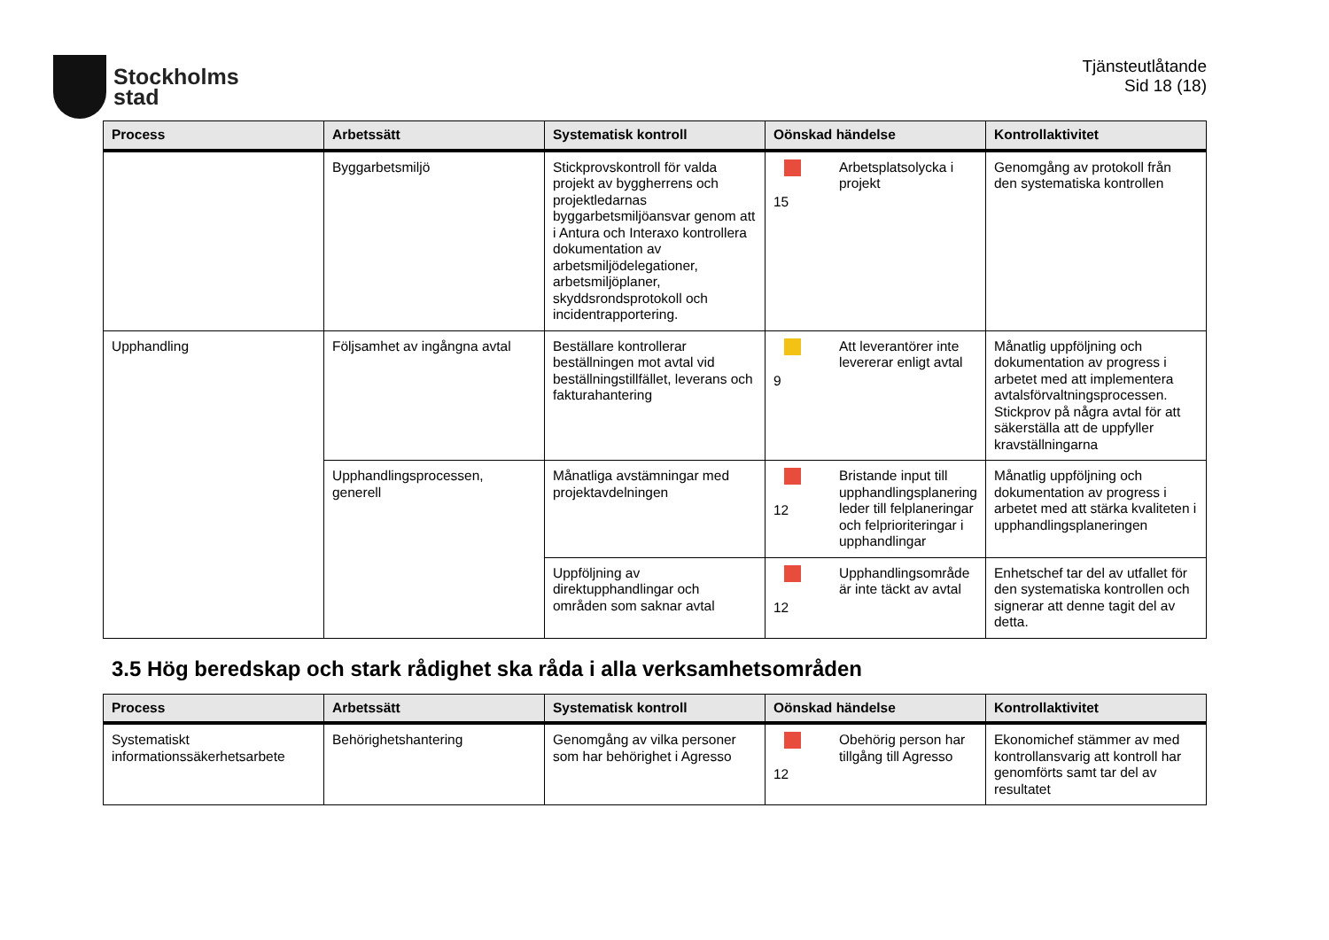Stockholms
stad
Tjänsteutlåtande
Sid 18 (18)
| Process | Arbetssätt | Systematisk kontroll | Oönskad händelse | Kontrollaktivitet |
| --- | --- | --- | --- | --- |
| | Byggarbetsmiljö | Stickprovskontroll för valda projekt av byggherrens och projektledarnas byggarbetsmiljöansvar genom att i Antura och Interaxo kontrollera dokumentation av arbetsmiljödelegationer, arbetsmiljöplaner, skyddsrondsprotokoll och incidentrapportering. | 15 Arbetsplatsolycka i projekt | Genomgång av protokoll från den systematiska kontrollen |
| Upphandling | Följsamhet av ingångna avtal | Beställare kontrollerar beställningen mot avtal vid beställningstillfället, leverans och fakturahantering | 9 Att leverantörer inte levererar enligt avtal | Månatlig uppföljning och dokumentation av progress i arbetet med att implementera avtalsförvaltningsprocessen. Stickprov på några avtal för att säkerställa att de uppfyller kravställningarna |
| | Upphandlingsprocessen, generell | Månatliga avstämningar med projektavdelningen | 12 Bristande input till upphandlingsplanering leder till felplaneringar och felprioriteringar i upphandlingar | Månatlig uppföljning och dokumentation av progress i arbetet med att stärka kvaliteten i upphandlingsplaneringen |
| | | Uppföljning av direktupphandlingar och områden som saknar avtal | 12 Upphandlingsområde är inte täckt av avtal | Enhetschef tar del av utfallet för den systematiska kontrollen och signerar att denne tagit del av detta. |
3.5 Hög beredskap och stark rådighet ska råda i alla verksamhetsområden
| Process | Arbetssätt | Systematisk kontroll | Oönskad händelse | Kontrollaktivitet |
| --- | --- | --- | --- | --- |
| Systematiskt informationssäkerhetsarbete | Behörighetshantering | Genomgång av vilka personer som har behörighet i Agresso | 12 Obehörig person har tillgång till Agresso | Ekonomichef stämmer av med kontrollansvarig att kontroll har genomförts samt tar del av resultatet |